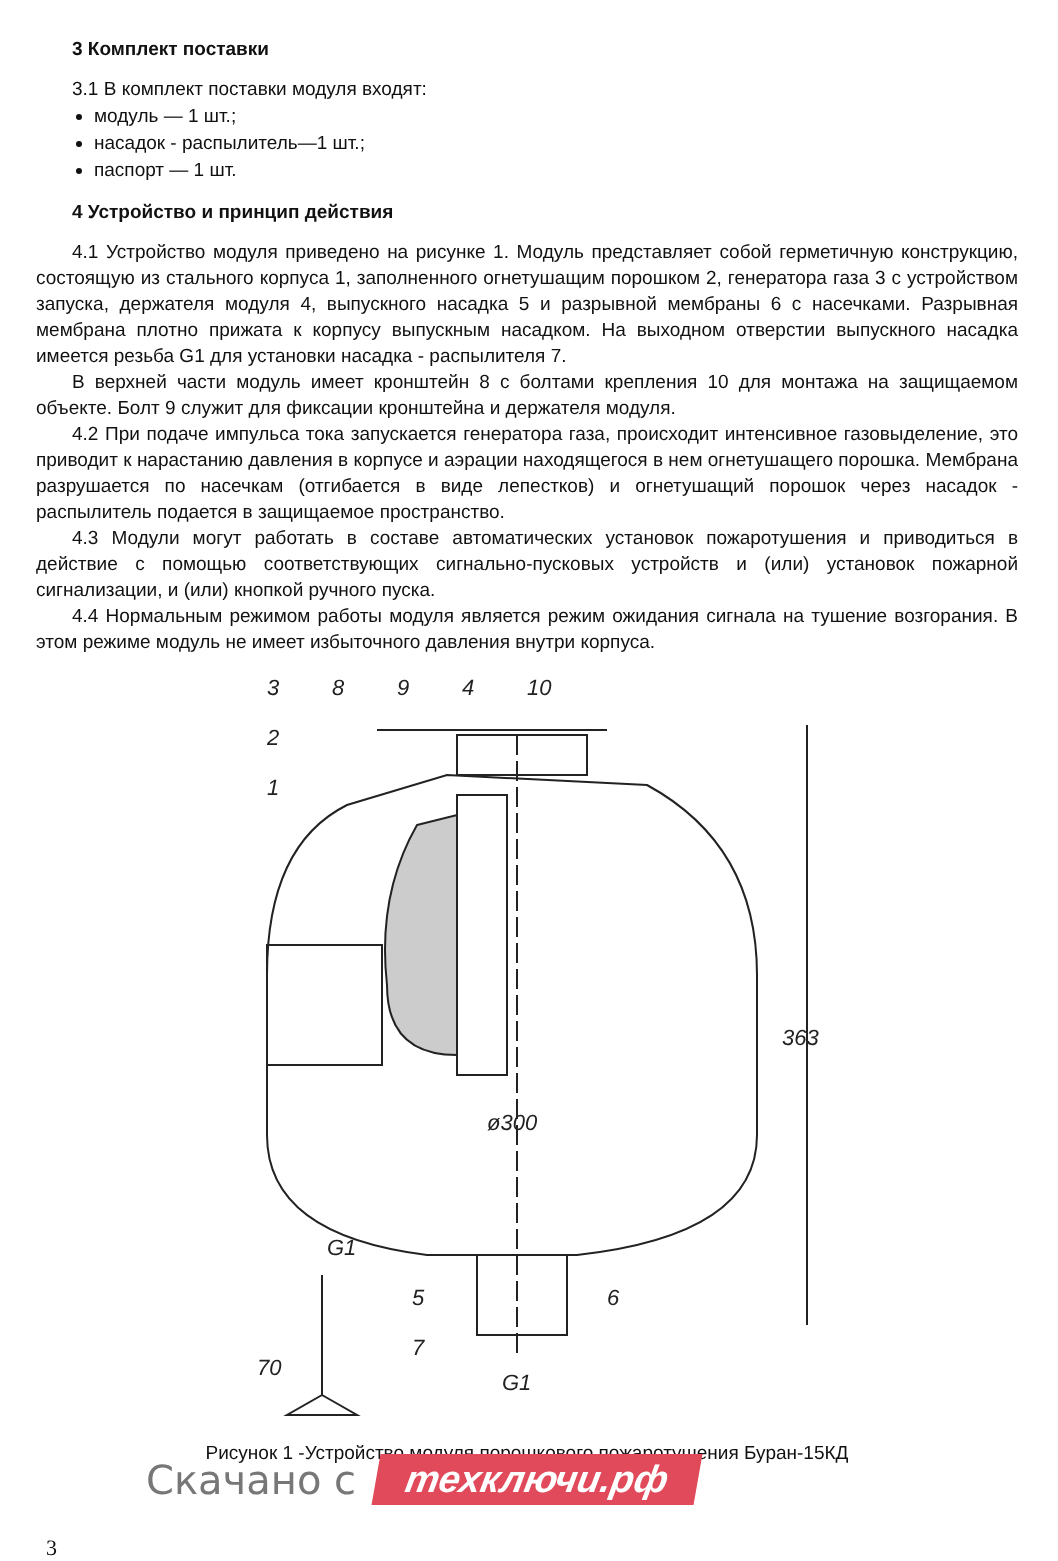3 Комплект поставки
3.1 В комплект поставки модуля входят:
модуль — 1 шт.;
насадок - распылитель—1 шт.;
паспорт — 1 шт.
4 Устройство и принцип действия
4.1 Устройство модуля приведено на рисунке 1. Модуль представляет собой герметичную конструкцию, состоящую из стального корпуса 1, заполненного огнетушащим порошком 2, генератора газа 3 с устройством запуска, держателя модуля 4, выпускного насадка 5 и разрывной мембраны 6 с насечками. Разрывная мембрана плотно прижата к корпусу выпускным насадком. На выходном отверстии выпускного насадка имеется резьба G1 для установки насадка - распылителя 7.
В верхней части модуль имеет кронштейн 8 с болтами крепления 10 для монтажа на защищаемом объекте. Болт 9 служит для фиксации кронштейна и держателя модуля.
4.2 При подаче импульса тока запускается генератора газа, происходит интенсивное газовыделение, это приводит к нарастанию давления в корпусе и аэрации находящегося в нем огнетушащего порошка. Мембрана разрушается по насечкам (отгибается в виде лепестков) и огнетушащий порошок через насадок - распылитель подается в защищаемое пространство.
4.3 Модули могут работать в составе автоматических установок пожаротушения и приводиться в действие с помощью соответствующих сигнально-пусковых устройств и (или) установок пожарной сигнализации, и (или) кнопкой ручного пуска.
4.4 Нормальным режимом работы модуля является режим ожидания сигнала на тушение возгорания. В этом режиме модуль не имеет избыточного давления внутри корпуса.
3
8
9
4
10
2
1
ø300
363
G1
5
6
7
70
G1
Рисунок 1 -Устройство модуля порошкового пожаротушения Буран-15КД
Скачано с техключи.рф
3